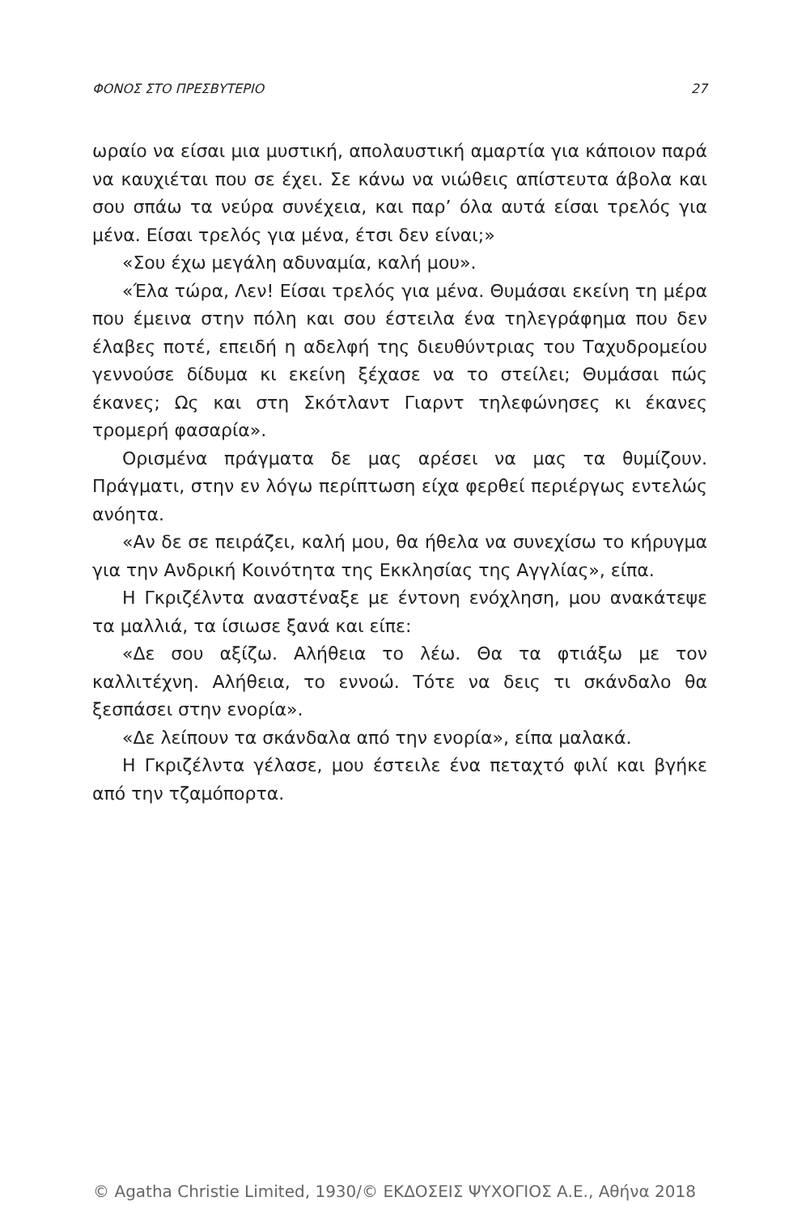ΦΟΝΟΣ ΣΤΟ ΠΡΕΣΒΥΤΕΡΙΟ 27
ωραίο να είσαι μια μυστική, απολαυστική αμαρτία για κάποιον παρά να καυχιέται που σε έχει. Σε κάνω να νιώθεις απίστευτα άβολα και σου σπάω τα νεύρα συνέχεια, και παρ’ όλα αυτά είσαι τρελός για μένα. Είσαι τρελός για μένα, έτσι δεν είναι;»
«Σου έχω μεγάλη αδυναμία, καλή μου».
«Έλα τώρα, Λεν! Είσαι τρελός για μένα. Θυμάσαι εκείνη τη μέρα που έμεινα στην πόλη και σου έστειλα ένα τηλεγράφημα που δεν έλαβες ποτέ, επειδή η αδελφή της διευθύντριας του Ταχυδρομείου γεννούσε δίδυμα κι εκείνη ξέχασε να το στείλει; Θυμάσαι πώς έκανες; Ως και στη Σκότλαντ Γιαρντ τηλεφώνησες κι έκανες τρομερή φασαρία».
Ορισμένα πράγματα δε μας αρέσει να μας τα θυμίζουν. Πράγματι, στην εν λόγω περίπτωση είχα φερθεί περιέργως εντελώς ανόητα.
«Αν δε σε πειράζει, καλή μου, θα ήθελα να συνεχίσω το κήρυγμα για την Ανδρική Κοινότητα της Εκκλησίας της Αγγλίας», είπα.
Η Γκριζέλντα αναστέναξε με έντονη ενόχληση, μου ανακάτεψε τα μαλλιά, τα ίσιωσε ξανά και είπε:
«Δε σου αξίζω. Αλήθεια το λέω. Θα τα φτιάξω με τον καλλιτέχνη. Αλήθεια, το εννοώ. Τότε να δεις τι σκάνδαλο θα ξεσπάσει στην ενορία».
«Δε λείπουν τα σκάνδαλα από την ενορία», είπα μαλακά.
Η Γκριζέλντα γέλασε, μου έστειλε ένα πεταχτό φιλί και βγήκε από την τζαμόπορτα.
© Agatha Christie Limited, 1930/© ΕΚΔΟΣΕΙΣ ΨΥΧΟΓΙΟΣ Α.Ε., Αθήνα 2018